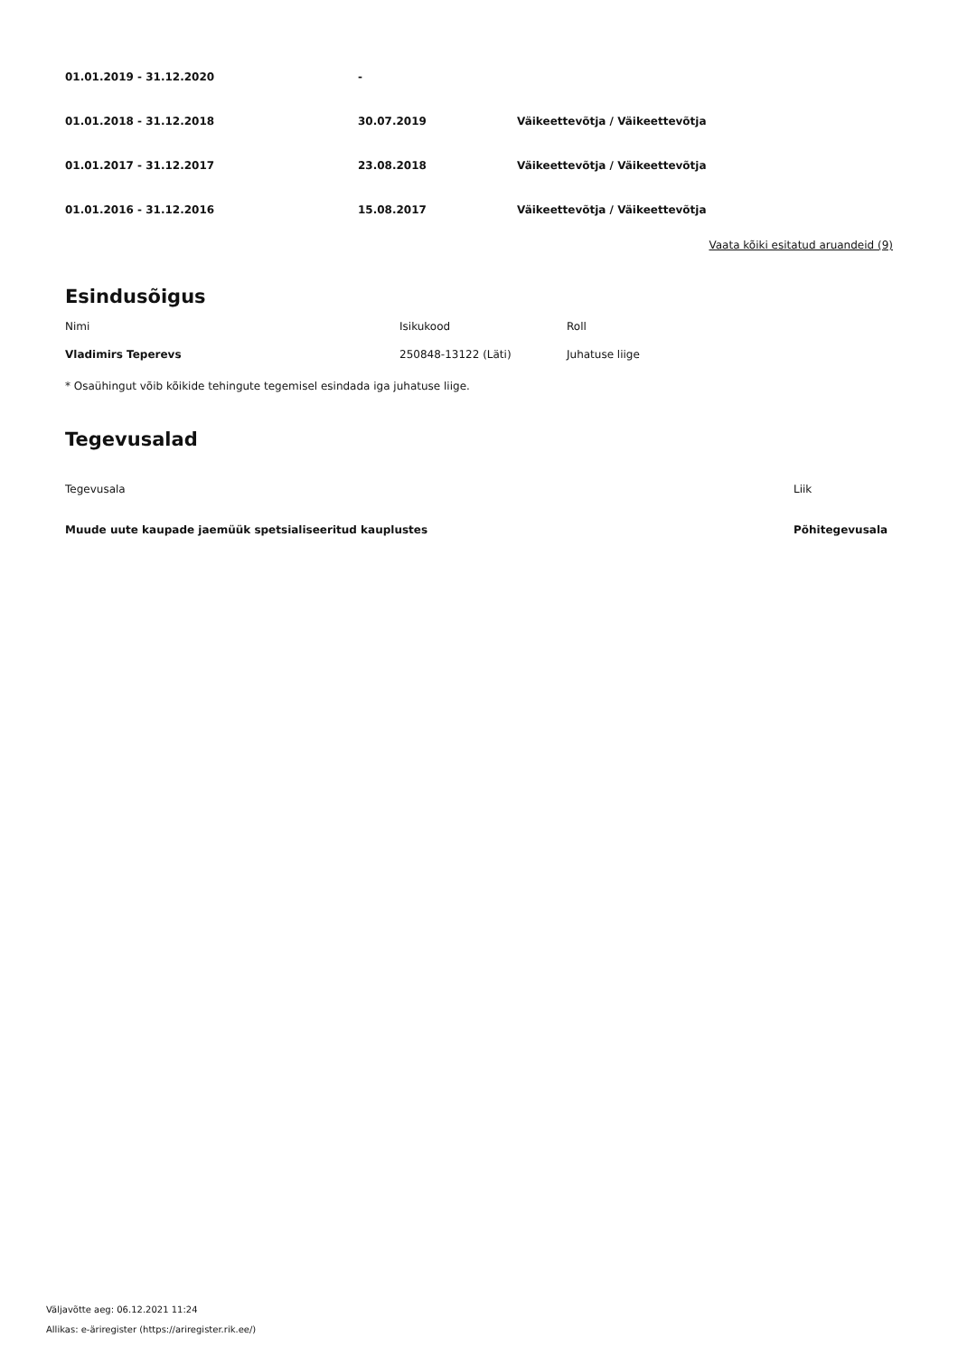| 01.01.2019 - 31.12.2020 | - | |
| 01.01.2018 - 31.12.2018 | 30.07.2019 | Väikeettevõtja / Väikeettevõtja |
| 01.01.2017 - 31.12.2017 | 23.08.2018 | Väikeettevõtja / Väikeettevõtja |
| 01.01.2016 - 31.12.2016 | 15.08.2017 | Väikeettevõtja / Väikeettevõtja |
Vaata kõiki esitatud aruandeid (9)
Esindusõigus
| Nimi | Isikukood | Roll |
| --- | --- | --- |
| Vladimirs Teperevs | 250848-13122 (Läti) | Juhatuse liige |
* Osaühingut võib kõikide tehingute tegemisel esindada iga juhatuse liige.
Tegevusalad
| Tegevusala | Liik |
| --- | --- |
| Muude uute kaupade jaemüük spetsialiseeritud kauplustes | Põhitegevusala |
Väljavõtte aeg: 06.12.2021 11:24
Allikas: e-äriregister (https://ariregister.rik.ee/)